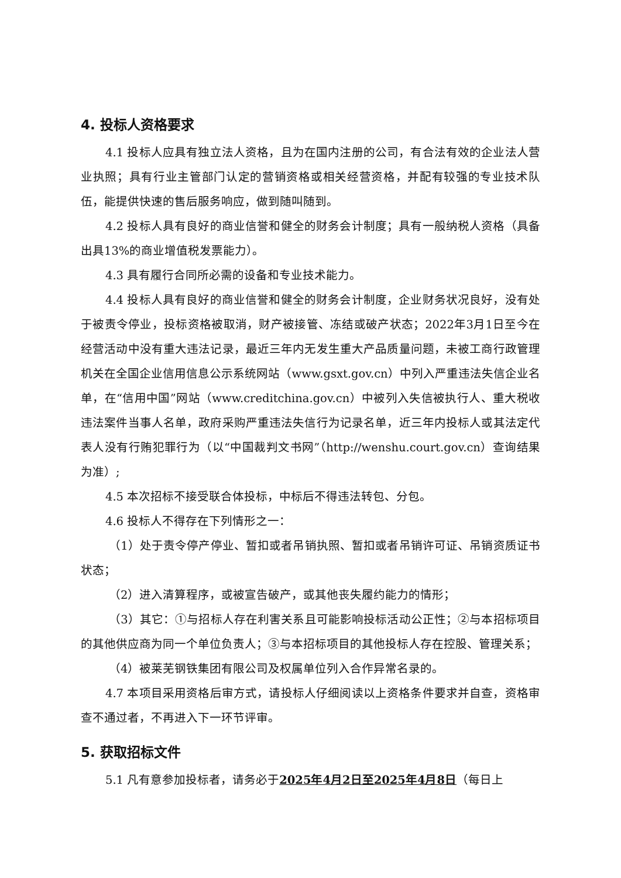4. 投标人资格要求
4.1 投标人应具有独立法人资格，且为在国内注册的公司，有合法有效的企业法人营业执照；具有行业主管部门认定的营销资格或相关经营资格，并配有较强的专业技术队伍，能提供快速的售后服务响应，做到随叫随到。
4.2 投标人具有良好的商业信誉和健全的财务会计制度；具有一般纳税人资格（具备出具13%的商业增值税发票能力）。
4.3 具有履行合同所必需的设备和专业技术能力。
4.4 投标人具有良好的商业信誉和健全的财务会计制度，企业财务状况良好，没有处于被责令停业，投标资格被取消，财产被接管、冻结或破产状态；2022年3月1日至今在经营活动中没有重大违法记录，最近三年内无发生重大产品质量问题，未被工商行政管理机关在全国企业信用信息公示系统网站（www.gsxt.gov.cn）中列入严重违法失信企业名单，在“信用中国”网站（www.creditchina.gov.cn）中被列入失信被执行人、重大税收违法案件当事人名单，政府采购严重违法失信行为记录名单，近三年内投标人或其法定代表人没有行贿犯罪行为（以“中国裁判文书网”（http://wenshu.court.gov.cn）查询结果为准）;
4.5 本次招标不接受联合体投标，中标后不得违法转包、分包。
4.6 投标人不得存在下列情形之一：
（1）处于责令停产停业、暂扣或者吊销执照、暂扣或者吊销许可证、吊销资质证书状态；
（2）进入清算程序，或被宣告破产，或其他丧失履约能力的情形；
（3）其它：①与招标人存在利害关系且可能影响投标活动公正性；②与本招标项目的其他供应商为同一个单位负责人；③与本招标项目的其他投标人存在控股、管理关系；
（4）被莱芜钢铁集团有限公司及权属单位列入合作异常名录的。
4.7 本项目采用资格后审方式，请投标人仔细阅读以上资格条件要求并自查，资格审查不通过者，不再进入下一环节评审。
5. 获取招标文件
5.1 凡有意参加投标者，请务必于2025年4月2日至2025年4月8日（每日上